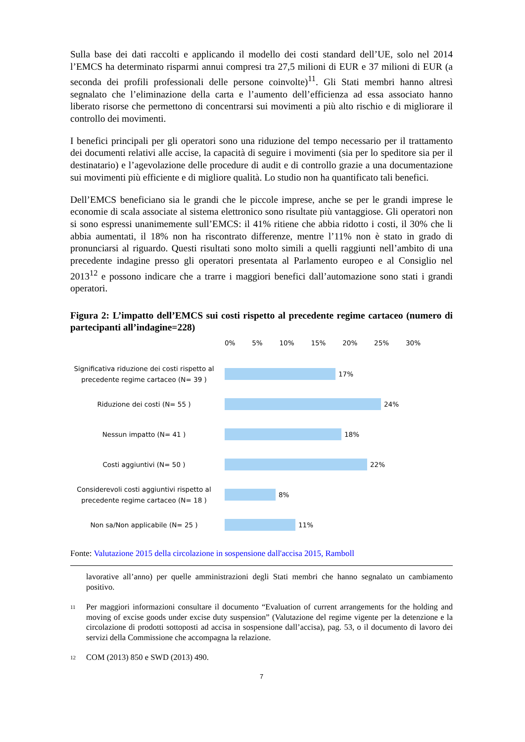Sulla base dei dati raccolti e applicando il modello dei costi standard dell’UE, solo nel 2014 l’EMCS ha determinato risparmi annui compresi tra 27,5 milioni di EUR e 37 milioni di EUR (a seconda dei profili professionali delle persone coinvolte)<sup>11</sup>. Gli Stati membri hanno altresì segnalato che l’eliminazione della carta e l’aumento dell’efficienza ad essa associato hanno liberato risorse che permettono di concentrarsi sui movimenti a più alto rischio e di migliorare il controllo dei movimenti.
I benefici principali per gli operatori sono una riduzione del tempo necessario per il trattamento dei documenti relativi alle accise, la capacità di seguire i movimenti (sia per lo speditore sia per il destinatario) e l’agevolazione delle procedure di audit e di controllo grazie a una documentazione sui movimenti più efficiente e di migliore qualità. Lo studio non ha quantificato tali benefici.
Dell’EMCS beneficiano sia le grandi che le piccole imprese, anche se per le grandi imprese le economie di scala associate al sistema elettronico sono risultate più vantaggiose. Gli operatori non si sono espressi unanimemente sull’EMCS: il 41% ritiene che abbia ridotto i costi, il 30% che li abbia aumentati, il 18% non ha riscontrato differenze, mentre l’11% non è stato in grado di pronunciarsi al riguardo. Questi risultati sono molto simili a quelli raggiunti nell’ambito di una precedente indagine presso gli operatori presentata al Parlamento europeo e al Consiglio nel 2013<sup>12</sup> e possono indicare che a trarre i maggiori benefici dall’automazione sono stati i grandi operatori.
Figura 2: L’impatto dell’EMCS sui costi rispetto al precedente regime cartaceo (numero di partecipanti all’indagine=228)
0% 5% 10% 15% 20% 25% 30%
Significativa riduzione dei costi rispetto al precedente regime cartaceo (N= 39 )
17%
Riduzione dei costi (N= 55 )
24%
Nessun impatto (N= 41 )
18%
Costi aggiuntivi (N= 50 )
22%
Considerevoli costi aggiuntivi rispetto al precedente regime cartaceo (N= 18 )
8%
Non sa/Non applicabile (N= 25 )
11%
Fonte: Valutazione 2015 della circolazione in sospensione dall'accisa 2015, Ramboll
lavorative all’anno) per quelle amministrazioni degli Stati membri che hanno segnalato un cambiamento positivo.
11 Per maggiori informazioni consultare il documento “Evaluation of current arrangements for the holding and moving of excise goods under excise duty suspension” (Valutazione del regime vigente per la detenzione e la circolazione di prodotti sottoposti ad accisa in sospensione dall’accisa), pag. 53, o il documento di lavoro dei servizi della Commissione che accompagna la relazione.
12 COM (2013) 850 e SWD (2013) 490.
7